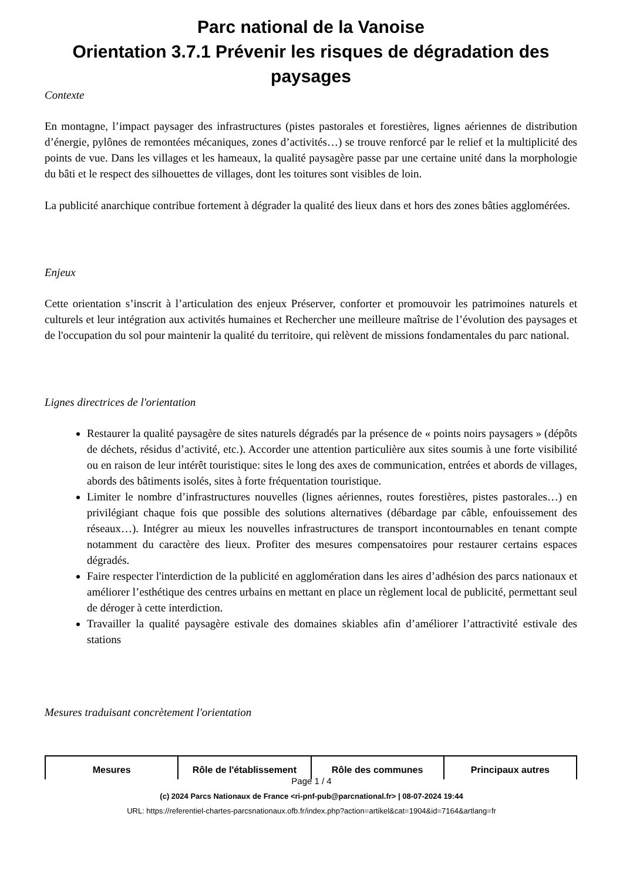Parc national de la Vanoise
Orientation 3.7.1 Prévenir les risques de dégradation des paysages
Contexte
En montagne, l’impact paysager des infrastructures (pistes pastorales et forestières, lignes aériennes de distribution d’énergie, pylônes de remontées mécaniques, zones d’activités…) se trouve renforcé par le relief et la multiplicité des points de vue. Dans les villages et les hameaux, la qualité paysagère passe par une certaine unité dans la morphologie du bâti et le respect des silhouettes de villages, dont les toitures sont visibles de loin.
La publicité anarchique contribue fortement à dégrader la qualité des lieux dans et hors des zones bâties agglomérées.
Enjeux
Cette orientation s’inscrit à l’articulation des enjeux Préserver, conforter et promouvoir les patrimoines naturels et culturels et leur intégration aux activités humaines et Rechercher une meilleure maîtrise de l’évolution des paysages et de l'occupation du sol pour maintenir la qualité du territoire, qui relèvent de missions fondamentales du parc national.
Lignes directrices de l'orientation
Restaurer la qualité paysagère de sites naturels dégradés par la présence de « points noirs paysagers » (dépôts de déchets, résidus d’activité, etc.). Accorder une attention particulière aux sites soumis à une forte visibilité ou en raison de leur intérêt touristique: sites le long des axes de communication, entrées et abords de villages, abords des bâtiments isolés, sites à forte fréquentation touristique.
Limiter le nombre d’infrastructures nouvelles (lignes aériennes, routes forestières, pistes pastorales…) en privilégiant chaque fois que possible des solutions alternatives (débardage par câble, enfouissement des réseaux…). Intégrer au mieux les nouvelles infrastructures de transport incontournables en tenant compte notamment du caractère des lieux. Profiter des mesures compensatoires pour restaurer certains espaces dégradés.
Faire respecter l'interdiction de la publicité en agglomération dans les aires d’adhésion des parcs nationaux et améliorer l’esthétique des centres urbains en mettant en place un règlement local de publicité, permettant seul de déroger à cette interdiction.
Travailler la qualité paysagère estivale des domaines skiables afin d’améliorer l’attractivité estivale des stations
Mesures traduisant concrètement l'orientation
| Mesures | Rôle de l'établissement | Rôle des communes | Principaux autres |
| --- | --- | --- | --- |
Page 1 / 4
(c) 2024 Parcs Nationaux de France <ri-pnf-pub@parcnational.fr> | 08-07-2024 19:44
URL: https://referentiel-chartes-parcsnationaux.ofb.fr/index.php?action=artikel&cat=1904&id=7164&artlang=fr